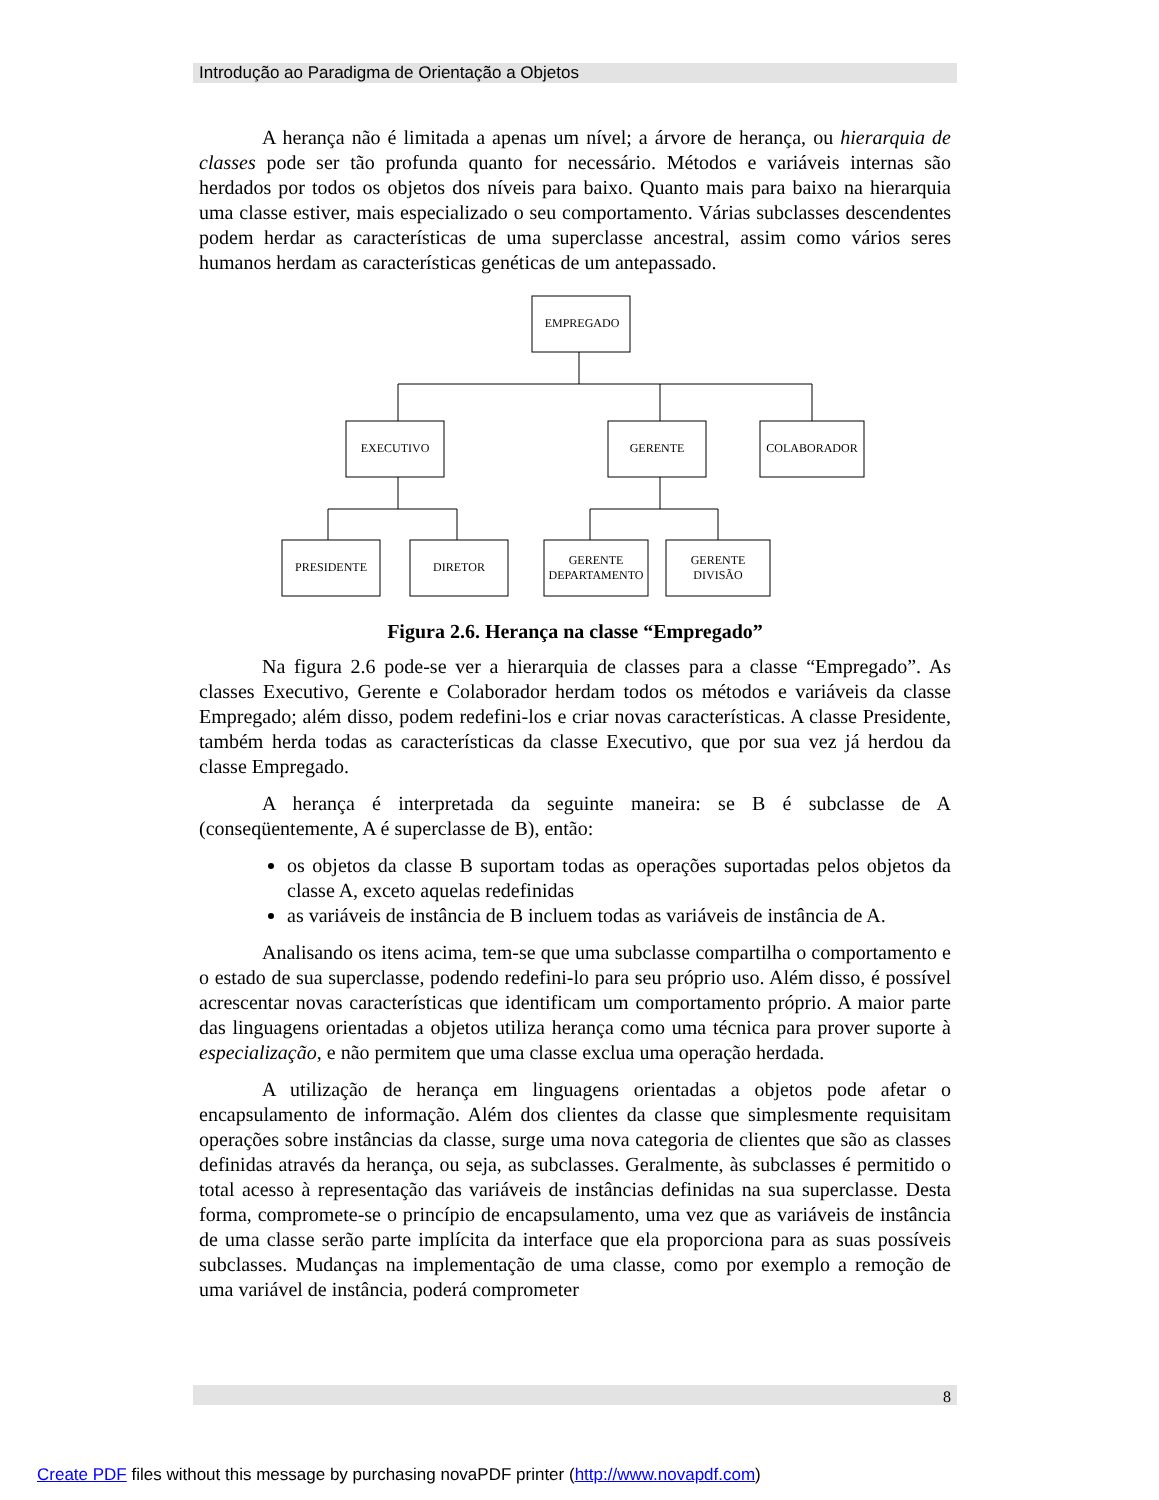Introdução ao Paradigma de Orientação a Objetos
A herança não é limitada a apenas um nível; a árvore de herança, ou hierarquia de classes pode ser tão profunda quanto for necessário. Métodos e variáveis internas são herdados por todos os objetos dos níveis para baixo. Quanto mais para baixo na hierarquia uma classe estiver, mais especializado o seu comportamento. Várias subclasses descendentes podem herdar as características de uma superclasse ancestral, assim como vários seres humanos herdam as características genéticas de um antepassado.
EMPREGADO
EXECUTIVO
GERENTE
COLABORADOR
PRESIDENTE
DIRETOR
GERENTE
DEPARTAMENTO
GERENTE
DIVISÃO
Figura 2.6. Herança na classe “Empregado”
Na figura 2.6 pode-se ver a hierarquia de classes para a classe “Empregado”. As classes Executivo, Gerente e Colaborador herdam todos os métodos e variáveis da classe Empregado; além disso, podem redefini-los e criar novas características. A classe Presidente, também herda todas as características da classe Executivo, que por sua vez já herdou da classe Empregado.
A herança é interpretada da seguinte maneira: se B é subclasse de A (conseqüentemente, A é superclasse de B), então:
os objetos da classe B suportam todas as operações suportadas pelos objetos da classe A, exceto aquelas redefinidas
as variáveis de instância de B incluem todas as variáveis de instância de A.
Analisando os itens acima, tem-se que uma subclasse compartilha o comportamento e o estado de sua superclasse, podendo redefini-lo para seu próprio uso. Além disso, é possível acrescentar novas características que identificam um comportamento próprio. A maior parte das linguagens orientadas a objetos utiliza herança como uma técnica para prover suporte à especialização, e não permitem que uma classe exclua uma operação herdada.
A utilização de herança em linguagens orientadas a objetos pode afetar o encapsulamento de informação. Além dos clientes da classe que simplesmente requisitam operações sobre instâncias da classe, surge uma nova categoria de clientes que são as classes definidas através da herança, ou seja, as subclasses. Geralmente, às subclasses é permitido o total acesso à representação das variáveis de instâncias definidas na sua superclasse. Desta forma, compromete-se o princípio de encapsulamento, uma vez que as variáveis de instância de uma classe serão parte implícita da interface que ela proporciona para as suas possíveis subclasses. Mudanças na implementação de uma classe, como por exemplo a remoção de uma variável de instância, poderá comprometer
8
Create PDF files without this message by purchasing novaPDF printer (http://www.novapdf.com)